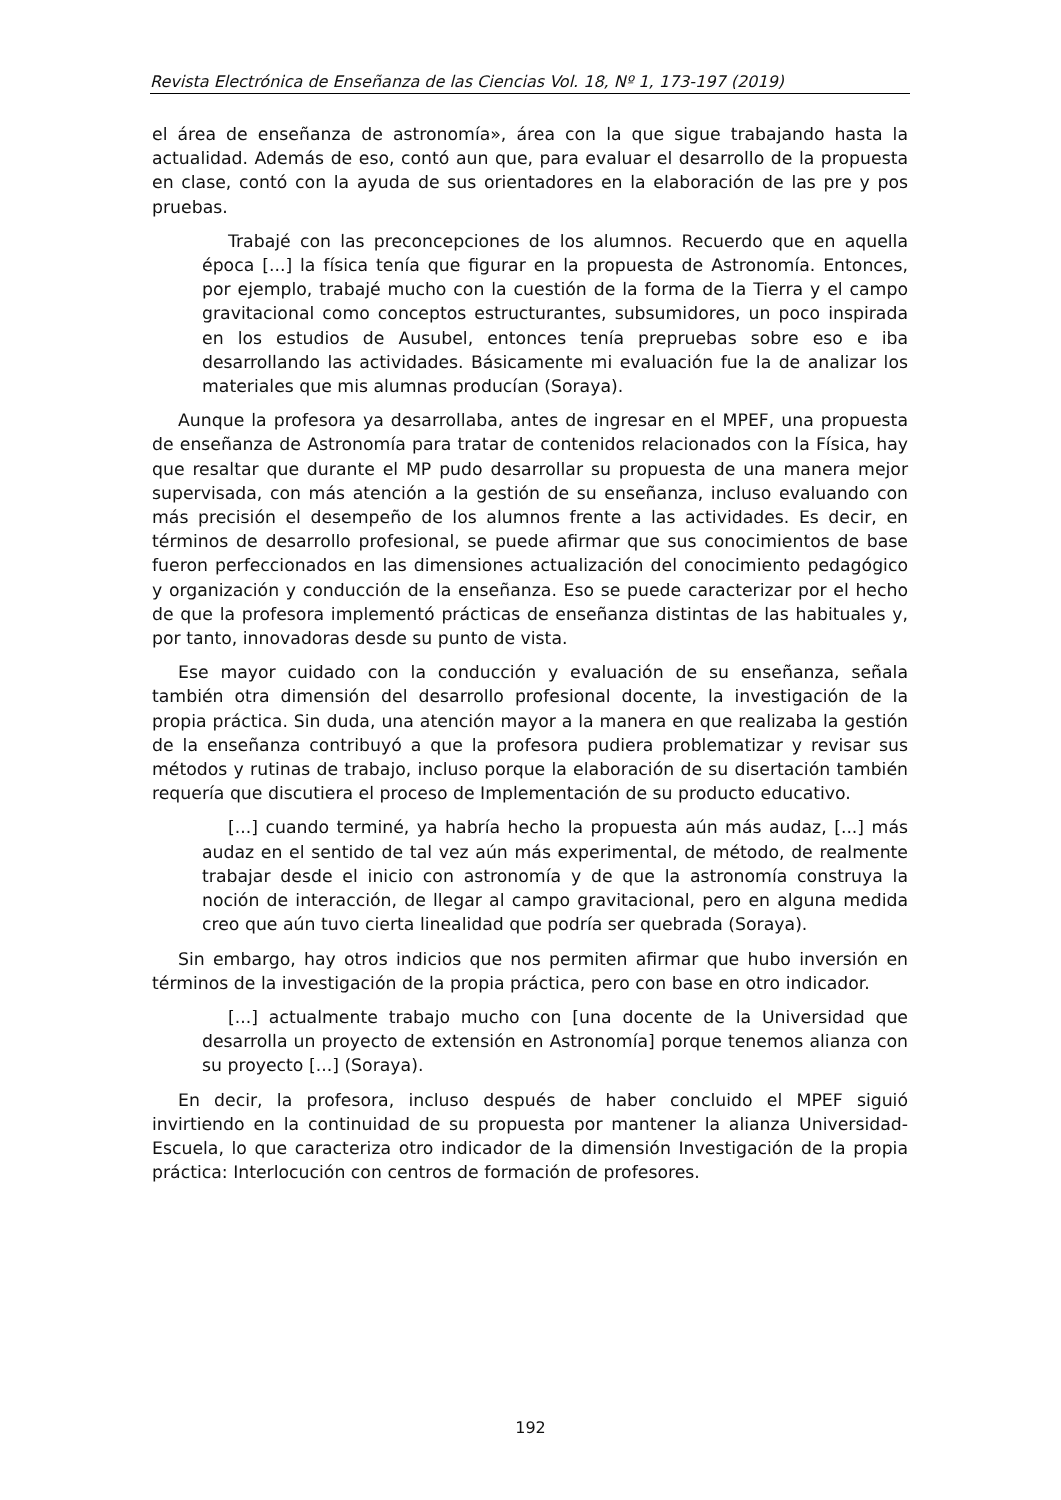Revista Electrónica de Enseñanza de las Ciencias Vol. 18, Nº 1, 173-197 (2019)
el área de enseñanza de astronomía», área con la que sigue trabajando hasta la actualidad. Además de eso, contó aun que, para evaluar el desarrollo de la propuesta en clase, contó con la ayuda de sus orientadores en la elaboración de las pre y pos pruebas.
Trabajé con las preconcepciones de los alumnos. Recuerdo que en aquella época [...] la física tenía que figurar en la propuesta de Astronomía. Entonces, por ejemplo, trabajé mucho con la cuestión de la forma de la Tierra y el campo gravitacional como conceptos estructurantes, subsumidores, un poco inspirada en los estudios de Ausubel, entonces tenía prepruebas sobre eso e iba desarrollando las actividades. Básicamente mi evaluación fue la de analizar los materiales que mis alumnas producían (Soraya).
Aunque la profesora ya desarrollaba, antes de ingresar en el MPEF, una propuesta de enseñanza de Astronomía para tratar de contenidos relacionados con la Física, hay que resaltar que durante el MP pudo desarrollar su propuesta de una manera mejor supervisada, con más atención a la gestión de su enseñanza, incluso evaluando con más precisión el desempeño de los alumnos frente a las actividades. Es decir, en términos de desarrollo profesional, se puede afirmar que sus conocimientos de base fueron perfeccionados en las dimensiones actualización del conocimiento pedagógico y organización y conducción de la enseñanza. Eso se puede caracterizar por el hecho de que la profesora implementó prácticas de enseñanza distintas de las habituales y, por tanto, innovadoras desde su punto de vista.
Ese mayor cuidado con la conducción y evaluación de su enseñanza, señala también otra dimensión del desarrollo profesional docente, la investigación de la propia práctica. Sin duda, una atención mayor a la manera en que realizaba la gestión de la enseñanza contribuyó a que la profesora pudiera problematizar y revisar sus métodos y rutinas de trabajo, incluso porque la elaboración de su disertación también requería que discutiera el proceso de Implementación de su producto educativo.
[...] cuando terminé, ya habría hecho la propuesta aún más audaz, [...] más audaz en el sentido de tal vez aún más experimental, de método, de realmente trabajar desde el inicio con astronomía y de que la astronomía construya la noción de interacción, de llegar al campo gravitacional, pero en alguna medida creo que aún tuvo cierta linealidad que podría ser quebrada (Soraya).
Sin embargo, hay otros indicios que nos permiten afirmar que hubo inversión en términos de la investigación de la propia práctica, pero con base en otro indicador.
[...] actualmente trabajo mucho con [una docente de la Universidad que desarrolla un proyecto de extensión en Astronomía] porque tenemos alianza con su proyecto [...] (Soraya).
En decir, la profesora, incluso después de haber concluido el MPEF siguió invirtiendo en la continuidad de su propuesta por mantener la alianza Universidad-Escuela, lo que caracteriza otro indicador de la dimensión Investigación de la propia práctica: Interlocución con centros de formación de profesores.
192